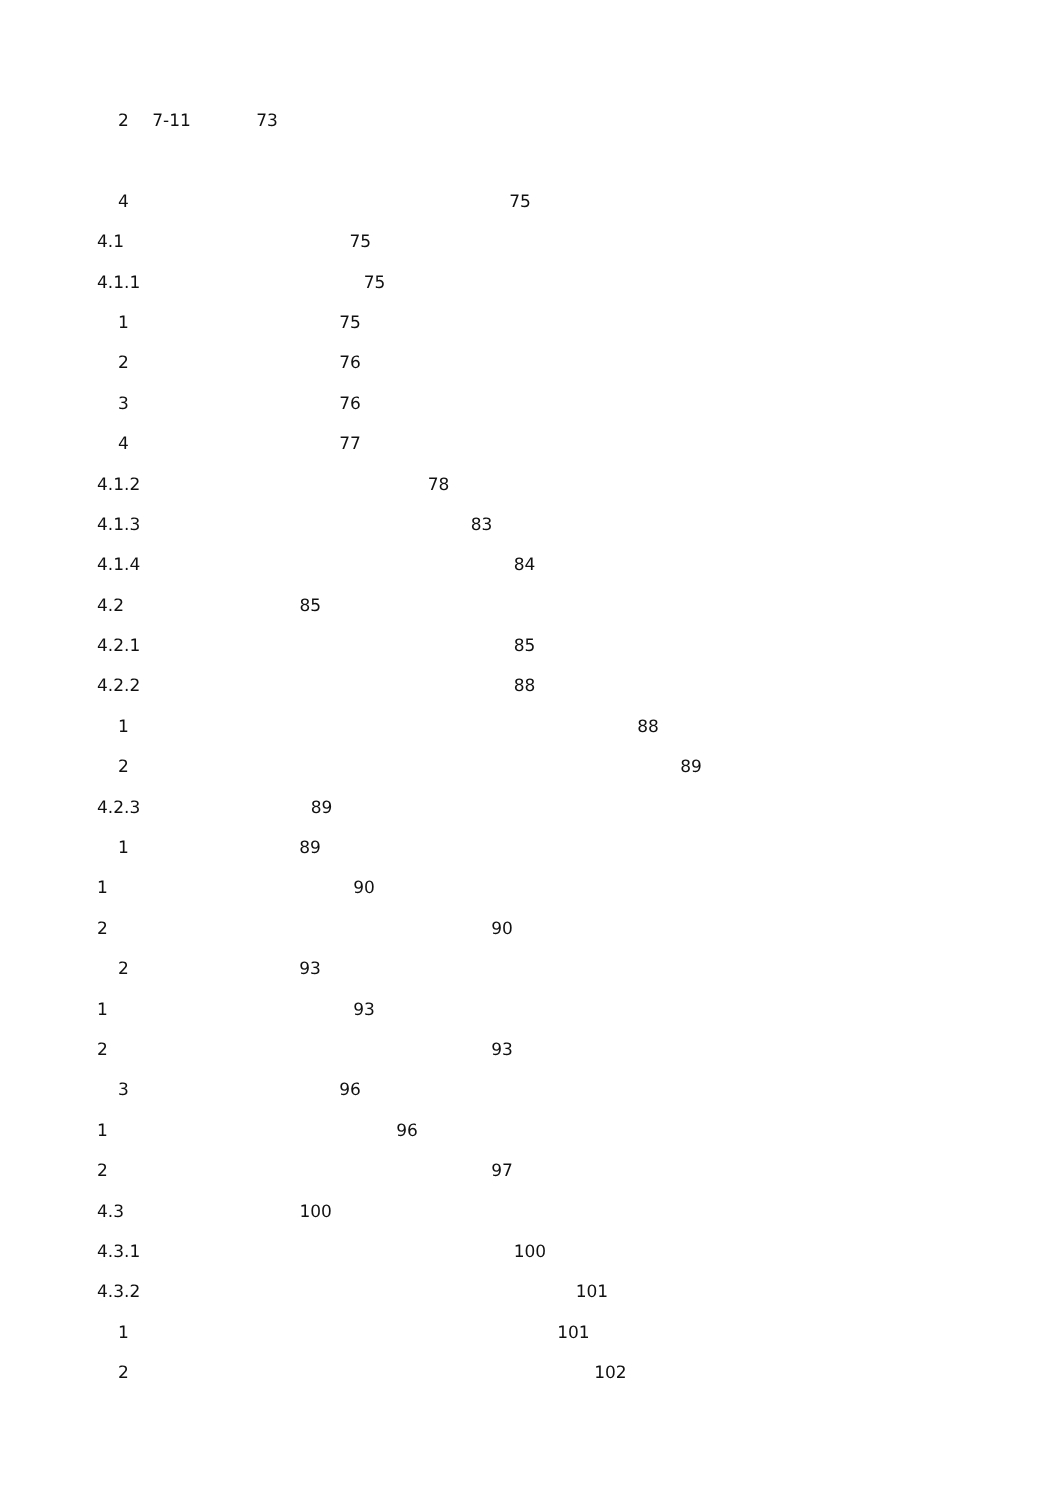2 7-11 73
4 75
4.1 75
4.1.1 75
1 75
2 76
3 76
4 77
4.1.2 78
4.1.3 83
4.1.4 84
4.2 85
4.2.1 85
4.2.2 88
1 88
2 89
4.2.3 89
1 89
1 90
2 90
2 93
1 93
2 93
3 96
1 96
2 97
4.3 100
4.3.1 100
4.3.2 101
1 101
2 102